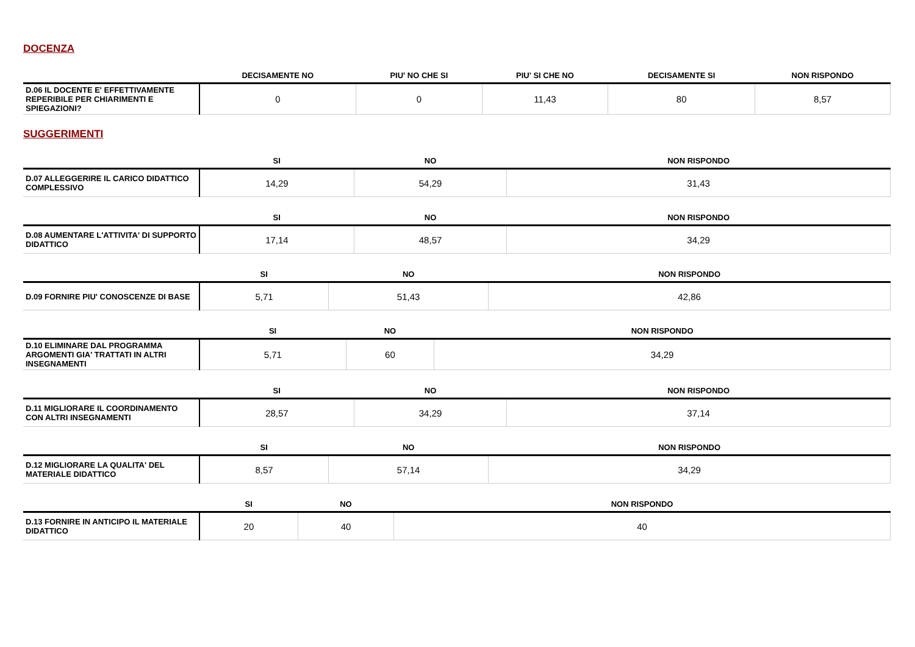DOCENZA
| | DECISAMENTE NO | PIU' NO CHE SI | PIU' SI CHE NO | DECISAMENTE SI | NON RISPONDO |
| --- | --- | --- | --- | --- | --- |
| D.06 IL DOCENTE E' EFFETTIVAMENTE REPERIBILE PER CHIARIMENTI E SPIEGAZIONI? | 0 | 0 | 11,43 | 80 | 8,57 |
SUGGERIMENTI
| | SI | NO | NON RISPONDO |
| --- | --- | --- | --- |
| D.07 ALLEGGERIRE IL CARICO DIDATTICO COMPLESSIVO | 14,29 | 54,29 | 31,43 |
| | SI | NO | NON RISPONDO |
| --- | --- | --- | --- |
| D.08 AUMENTARE L'ATTIVITA' DI SUPPORTO DIDATTICO | 17,14 | 48,57 | 34,29 |
| | SI | NO | NON RISPONDO |
| --- | --- | --- | --- |
| D.09 FORNIRE PIU' CONOSCENZE DI BASE | 5,71 | 51,43 | 42,86 |
| | SI | NO | NON RISPONDO |
| --- | --- | --- | --- |
| D.10 ELIMINARE DAL PROGRAMMA ARGOMENTI GIA' TRATTATI IN ALTRI INSEGNAMENTI | 5,71 | 60 | 34,29 |
| | SI | NO | NON RISPONDO |
| --- | --- | --- | --- |
| D.11 MIGLIORARE IL COORDINAMENTO CON ALTRI INSEGNAMENTI | 28,57 | 34,29 | 37,14 |
| | SI | NO | NON RISPONDO |
| --- | --- | --- | --- |
| D.12 MIGLIORARE LA QUALITA' DEL MATERIALE DIDATTICO | 8,57 | 57,14 | 34,29 |
| | SI | NO | NON RISPONDO |
| --- | --- | --- | --- |
| D.13 FORNIRE IN ANTICIPO IL MATERIALE DIDATTICO | 20 | 40 | 40 |